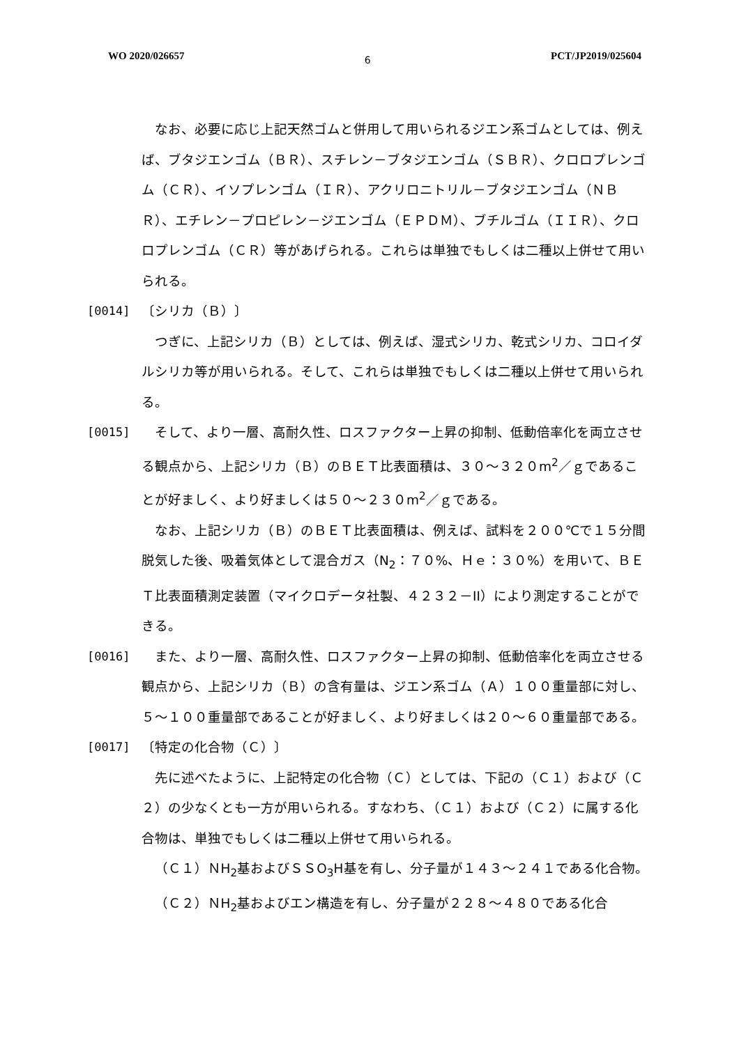WO 2020/026657 6 PCT/JP2019/025604
なお、必要に応じ上記天然ゴムと併用して用いられるジエン系ゴムとしては、例えば、ブタジエンゴム（ＢＲ）、スチレン－ブタジエンゴム（ＳＢＲ）、クロロプレンゴム（ＣＲ）、イソプレンゴム（ＩＲ）、アクリロニトリル－ブタジエンゴム（ＮＢＲ）、エチレン－プロピレン－ジエンゴム（ＥＰＤＭ）、ブチルゴム（ＩＩＲ）、クロロプレンゴム（ＣＲ）等があげられる。これらは単独でもしくは二種以上併せて用いられる。
[0014] 〔シリカ（Ｂ）〕
つぎに、上記シリカ（Ｂ）としては、例えば、湿式シリカ、乾式シリカ、コロイダルシリカ等が用いられる。そして、これらは単独でもしくは二種以上併せて用いられる。
[0015] そして、より一層、高耐久性、ロスファクター上昇の抑制、低動倍率化を両立させる観点から、上記シリカ（Ｂ）のＢＥＴ比表面積は、３０～３２０m<sup>2</sup>／ｇであることが好ましく、より好ましくは５０～２３０m<sup>2</sup>／ｇである。
なお、上記シリカ（Ｂ）のＢＥＴ比表面積は、例えば、試料を２００℃で１５分間脱気した後、吸着気体として混合ガス（N<sub>2</sub>：７０%、Ｈｅ：３０%）を用いて、ＢＥＴ比表面積測定装置（マイクロデータ社製、４２３２－II）により測定することができる。
[0016] また、より一層、高耐久性、ロスファクター上昇の抑制、低動倍率化を両立させる観点から、上記シリカ（Ｂ）の含有量は、ジエン系ゴム（Ａ）１００重量部に対し、５～１００重量部であることが好ましく、より好ましくは２０～６０重量部である。
[0017] 〔特定の化合物（Ｃ）〕
先に述べたように、上記特定の化合物（Ｃ）としては、下記の（Ｃ１）および（Ｃ２）の少なくとも一方が用いられる。すなわち、（Ｃ１）および（Ｃ２）に属する化合物は、単独でもしくは二種以上併せて用いられる。
（Ｃ１）ＮH<sub>2</sub>基およびＳＳO<sub>3</sub>H基を有し、分子量が１４３～２４１である化合物。
（Ｃ２）ＮH<sub>2</sub>基およびエン構造を有し、分子量が２２８～４８０である化合